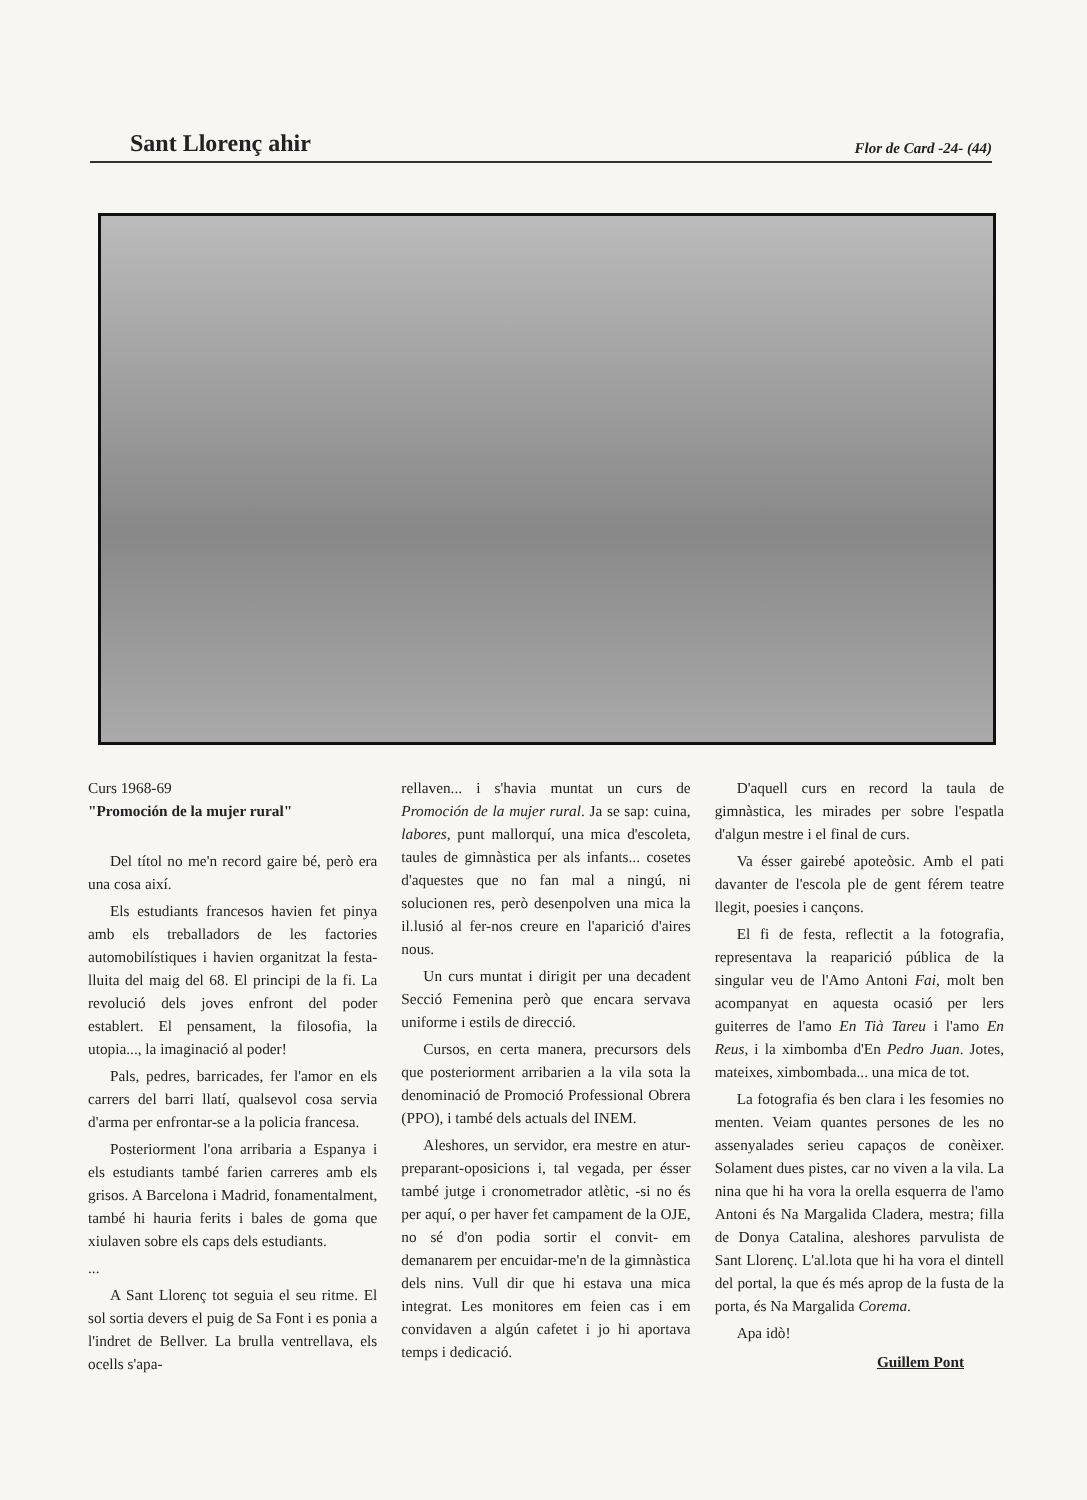Sant Llorenç ahir Flor de Card -24- (44)
Curs 1968-69
"Promoción de la mujer rural"
Del títol no me'n record gaire bé, però era una cosa així.
Els estudiants francesos havien fet pinya amb els treballadors de les factories automobilístiques i havien organitzat la festa-lluita del maig del 68. El principi de la fi. La revolució dels joves enfront del poder establert. El pensament, la filosofia, la utopia..., la imaginació al poder!
Pals, pedres, barricades, fer l'amor en els carrers del barri llatí, qualsevol cosa servia d'arma per enfrontar-se a la policia francesa.
Posteriorment l'ona arribaria a Espanya i els estudiants també farien carreres amb els grisos. A Barcelona i Madrid, fonamentalment, també hi hauria ferits i bales de goma que xiulaven sobre els caps dels estudiants.
...
A Sant Llorenç tot seguia el seu ritme. El sol sortia devers el puig de Sa Font i es ponia a l'indret de Bellver. La brulla ventrellava, els ocells s'apa-
rellaven... i s'havia muntat un curs de Promoción de la mujer rural. Ja se sap: cuina, labores, punt mallorquí, una mica d'escoleta, taules de gimnàstica per als infants... cosetes d'aquestes que no fan mal a ningú, ni solucionen res, però desenpolven una mica la il.lusió al fer-nos creure en l'aparició d'aires nous.
Un curs muntat i dirigit per una decadent Secció Femenina però que encara servava uniforme i estils de direcció.
Cursos, en certa manera, precursors dels que posteriorment arribarien a la vila sota la denominació de Promoció Professional Obrera (PPO), i també dels actuals del INEM.
Aleshores, un servidor, era mestre en atur-preparant-oposicions i, tal vegada, per ésser també jutge i cronometrador atlètic, -si no és per aquí, o per haver fet campament de la OJE, no sé d'on podia sortir el convit- em demanarem per encuidar-me'n de la gimnàstica dels nins. Vull dir que hi estava una mica integrat. Les monitores em feien cas i em convidaven a algún cafetet i jo hi aportava temps i dedicació.
D'aquell curs en record la taula de gimnàstica, les mirades per sobre l'espatla d'algun mestre i el final de curs.
Va ésser gairebé apoteòsic. Amb el pati davanter de l'escola ple de gent férem teatre llegit, poesies i cançons.
El fi de festa, reflectit a la fotografia, representava la reaparició pública de la singular veu de l'Amo Antoni Fai, molt ben acompanyat en aquesta ocasió per lers guiterres de l'amo En Tià Tareu i l'amo En Reus, i la ximbomba d'En Pedro Juan. Jotes, mateixes, ximbombada... una mica de tot.
La fotografia és ben clara i les fesomies no menten. Veiam quantes persones de les no assenyalades serieu capaços de conèixer. Solament dues pistes, car no viven a la vila. La nina que hi ha vora la orella esquerra de l'amo Antoni és Na Margalida Cladera, mestra; filla de Donya Catalina, aleshores parvulista de Sant Llorenç. L'al.lota que hi ha vora el dintell del portal, la que és més aprop de la fusta de la porta, és Na Margalida Corema.
Apa idò!
Guillem Pont